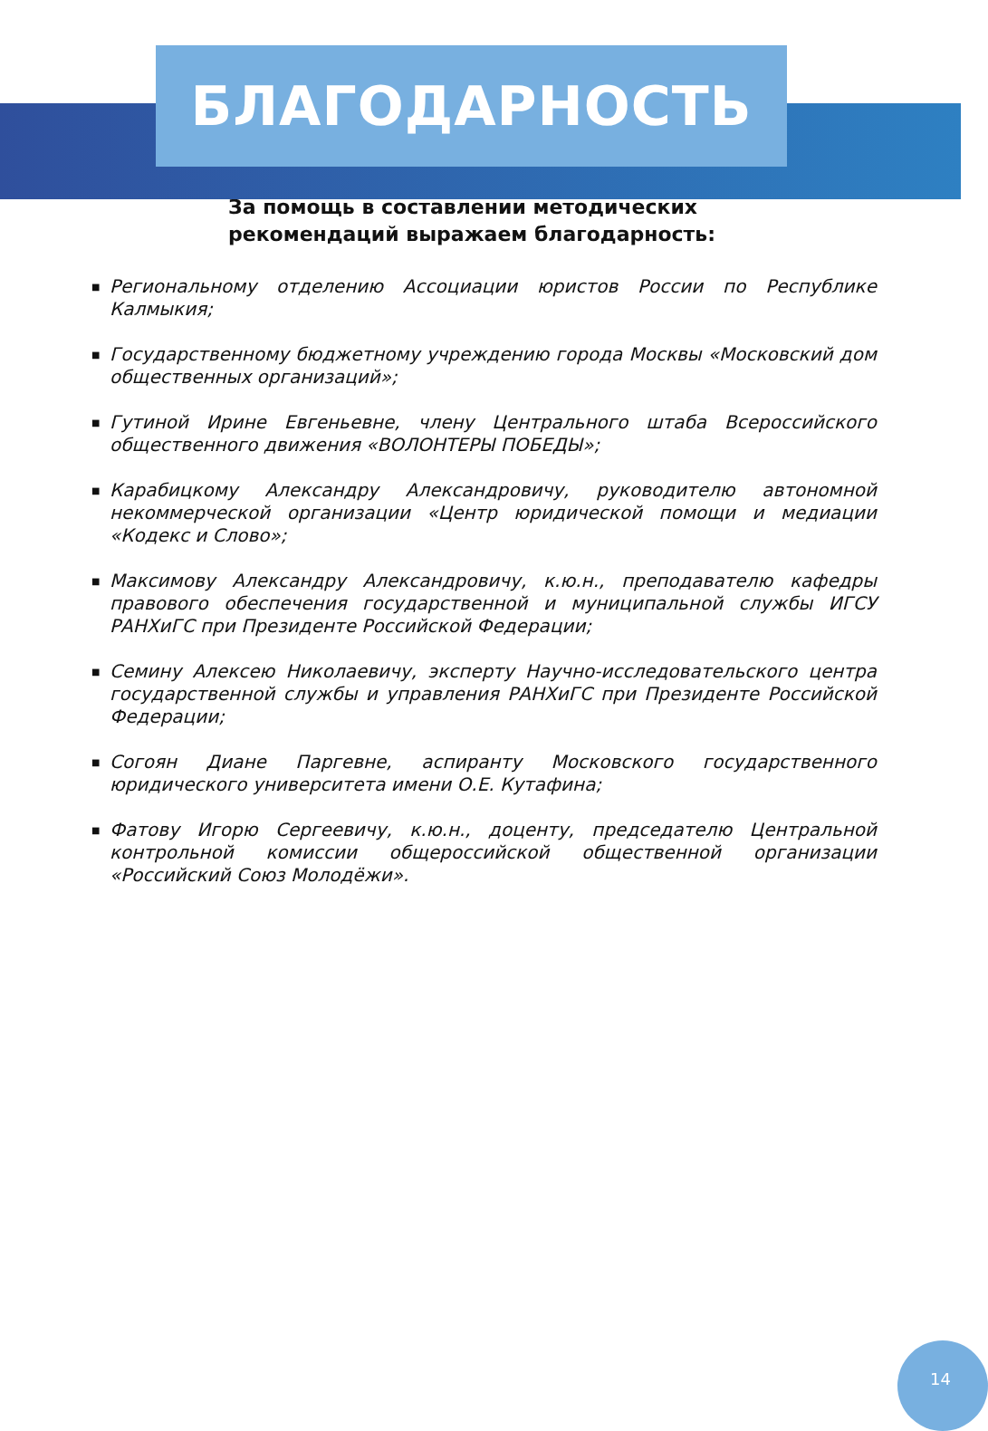БЛАГОДАРНОСТЬ
За помощь в составлении методических
рекомендаций выражаем благодарность:
■ Региональному отделению Ассоциации юристов России по Республике Калмыкия;
■ Государственному бюджетному учреждению города Москвы «Московский дом общественных организаций»;
■ Гутиной Ирине Евгеньевне, члену Центрального штаба Всероссийского общественного движения «ВОЛОНТЕРЫ ПОБЕДЫ»;
■ Карабицкому Александру Александровичу, руководителю автономной некоммерческой организации «Центр юридической помощи и медиации «Кодекс и Слово»;
■ Максимову Александру Александровичу, к.ю.н., преподавателю кафедры правового обеспечения государственной и муниципальной службы ИГСУ РАНХиГС при Президенте Российской Федерации;
■ Семину Алексею Николаевичу, эксперту Научно-исследовательского центра государственной службы и управления РАНХиГС при Президенте Российской Федерации;
■ Согоян Диане Паргевне, аспиранту Московского государственного юридического университета имени О.Е. Кутафина;
■ Фатову Игорю Сергеевичу, к.ю.н., доценту, председателю Центральной контрольной комиссии общероссийской общественной организации «Российский Союз Молодёжи».
14